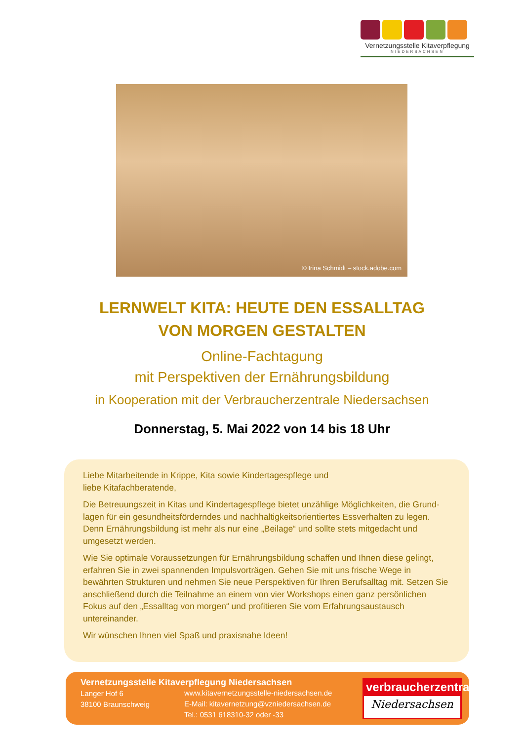Vernetzungsstelle Kitaverpflegung
NIEDERSACHSEN
© Irina Schmidt – stock.adobe.com
LERNWELT KITA: HEUTE DEN ESSALLTAG
VON MORGEN GESTALTEN
Online-Fachtagung
mit Perspektiven der Ernährungsbildung
in Kooperation mit der Verbraucherzentrale Niedersachsen
Donnerstag, 5. Mai 2022 von 14 bis 18 Uhr
Liebe Mitarbeitende in Krippe, Kita sowie Kindertagespflege und
liebe Kitafachberatende,
Die Betreuungszeit in Kitas und Kindertagespflege bietet unzählige Möglichkeiten, die Grund-lagen für ein gesundheitsförderndes und nachhaltigkeitsorientiertes Essverhalten zu legen. Denn Ernährungsbildung ist mehr als nur eine „Beilage“ und sollte stets mitgedacht und umgesetzt werden.
Wie Sie optimale Voraussetzungen für Ernährungsbildung schaffen und Ihnen diese gelingt, erfahren Sie in zwei spannenden Impulsvorträgen. Gehen Sie mit uns frische Wege in bewährten Strukturen und nehmen Sie neue Perspektiven für Ihren Berufsalltag mit. Setzen Sie anschließend durch die Teilnahme an einem von vier Workshops einen ganz persönlichen Fokus auf den „Essalltag von morgen“ und profitieren Sie vom Erfahrungsaustausch untereinander.
Wir wünschen Ihnen viel Spaß und praxisnahe Ideen!
Vernetzungsstelle Kitaverpflegung Niedersachsen
Langer Hof 6
38100 Braunschweig
www.kitavernetzungsstelle-niedersachsen.de
E-Mail: kitavernetzung@vzniedersachsen.de
Tel.: 0531 618310-32 oder -33
verbraucherzentrale
Niedersachsen